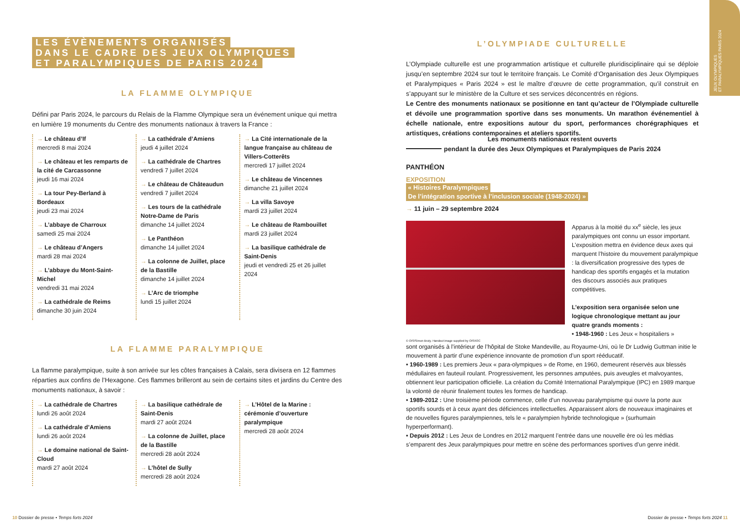JEUX OLYMPIQUES
ET PARALYMPIQUES PARIS 2024
LES ÉVÈNEMENTS ORGANISÉS
DANS LE CADRE DES JEUX OLYMPIQUES
ET PARALYMPIQUES DE PARIS 2024
LA FLAMME OLYMPIQUE
Défini par Paris 2024, le parcours du Relais de la Flamme Olympique sera un événement unique qui mettra en lumière 19 monuments du Centre des monuments nationaux à travers la France :
→ Le château d’If
mercredi 8 mai 2024
→ Le château et les remparts de la cité de Carcassonne
jeudi 16 mai 2024
→ La tour Pey-Berland à Bordeaux
jeudi 23 mai 2024
→ L’abbaye de Charroux
samedi 25 mai 2024
→ Le château d’Angers
mardi 28 mai 2024
→ L’abbaye du Mont-Saint-Michel
vendredi 31 mai 2024
→ La cathédrale de Reims
dimanche 30 juin 2024
→ La cathédrale d’Amiens
jeudi 4 juillet 2024
→ La cathédrale de Chartres
vendredi 7 juillet 2024
→ Le château de Châteaudun
vendredi 7 juillet 2024
→ Les tours de la cathédrale Notre-Dame de Paris
dimanche 14 juillet 2024
→ Le Panthéon
dimanche 14 juillet 2024
→ La colonne de Juillet, place de la Bastille
dimanche 14 juillet 2024
→ L’Arc de triomphe
lundi 15 juillet 2024
→ La Cité internationale de la langue française au château de Villers-Cotterêts
mercredi 17 juillet 2024
→ Le château de Vincennes
dimanche 21 juillet 2024
→ La villa Savoye
mardi 23 juillet 2024
→ Le château de Rambouillet
mardi 23 juillet 2024
→ La basilique cathédrale de Saint-Denis
jeudi et vendredi 25 et 26 juillet 2024
LA FLAMME PARALYMPIQUE
La flamme paralympique, suite à son arrivée sur les côtes françaises à Calais, sera divisera en 12 flammes réparties aux confins de l’Hexagone. Ces flammes brilleront au sein de certains sites et jardins du Centre des monuments nationaux, à savoir :
→ La cathédrale de Chartres
lundi 26 août 2024
→ La cathédrale d’Amiens
lundi 26 août 2024
→ Le domaine national de Saint-Cloud
mardi 27 août 2024
→ La basilique cathédrale de Saint-Denis
mardi 27 août 2024
→ La colonne de Juillet, place de la Bastille
mercredi 28 août 2024
→ L’hôtel de Sully
mercredi 28 août 2024
→ L’Hôtel de la Marine : cérémonie d’ouverture paralympique
mercredi 28 août 2024
L’OLYMPIADE CULTURELLE
L’Olympiade culturelle est une programmation artistique et culturelle pluridisciplinaire qui se déploie jusqu’en septembre 2024 sur tout le territoire français. Le Comité d’Organisation des Jeux Olympiques et Paralympiques « Paris 2024 » est le maître d’œuvre de cette programmation, qu’il construit en s’appuyant sur le ministère de la Culture et ses services déconcentrés en régions.
Le Centre des monuments nationaux se positionne en tant qu’acteur de l’Olympiade culturelle et dévoile une programmation sportive dans ses monuments. Un marathon événementiel à échelle nationale, entre expositions autour du sport, performances chorégraphiques et artistiques, créations contemporaines et ateliers sportifs.
Les monuments nationaux restent ouverts
pendant la durée des Jeux Olympiques et Paralympiques de Paris 2024
PANTHÉON
EXPOSITION
« Histoires Paralympiques
De l’intégration sportive à l’inclusion sociale (1948-2024) »
→ 11 juin – 29 septembre 2024
Apparus à la moitié du xx<sup>e</sup> siècle, les jeux paralympiques ont connu un essor important. L’exposition mettra en évidence deux axes qui marquent l’histoire du mouvement paralympique : la diversification progressive des types de handicap des sportifs engagés et la mutation des discours associés aux pratiques compétitives.
L’exposition sera organisée selon une logique chronologique mettant au jour quatre grands moments :
• 1948-1960 : Les Jeux « hospitaliers »
© OIS/Simon Bruty. Handout image supplied by OIS/IOC
sont organisés à l’intérieur de l’hôpital de Stoke Mandeville, au Royaume-Uni, où le Dr Ludwig Guttman initie le mouvement à partir d’une expérience innovante de promotion d’un sport rééducatif.
• 1960-1989 : Les premiers Jeux « para-olympiques » de Rome, en 1960, demeurent réservés aux blessés médullaires en fauteuil roulant. Progressivement, les personnes amputées, puis aveugles et malvoyantes, obtiennent leur participation officielle. La création du Comité International Paralympique (IPC) en 1989 marque la volonté de réunir finalement toutes les formes de handicap.
• 1989-2012 : Une troisième période commence, celle d’un nouveau paralympisme qui ouvre la porte aux sportifs sourds et à ceux ayant des déficiences intellectuelles. Apparaissent alors de nouveaux imaginaires et de nouvelles figures paralympiennes, tels le « paralympien hybride technologique » (surhumain hyperperformant).
• Depuis 2012 : Les Jeux de Londres en 2012 marquent l’entrée dans une nouvelle ère où les médias s’emparent des Jeux paralympiques pour mettre en scène des performances sportives d’un genre inédit.
10 Dossier de presse • Temps forts 2024
Dossier de presse • Temps forts 2024 11